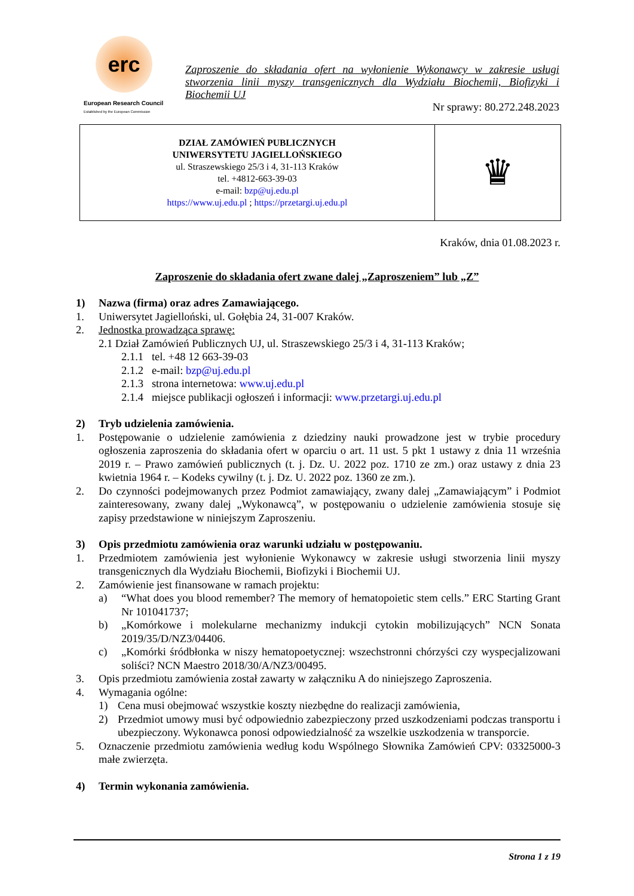erc
European Research Council
Established by the European Commission
Zaproszenie do składania ofert na wyłonienie Wykonawcy w zakresie usługi stworzenia linii myszy transgenicznych dla Wydziału Biochemii, Biofizyki i Biochemii UJ
Nr sprawy: 80.272.248.2023
| DZIAŁ ZAMÓWIEŃ PUBLICZNYCH UNIWERSYTETU JAGIELLOŃSKIEGO ul. Straszewskiego 25/3 i 4, 31-113 Kraków tel. +4812-663-39-03 e-mail: bzp@uj.edu.pl https://www.uj.edu.pl ; https://przetargi.uj.edu.pl | ♛ |
Kraków, dnia 01.08.2023 r.
Zaproszenie do składania ofert zwane dalej „Zaproszeniem” lub „Z”
1) Nazwa (firma) oraz adres Zamawiającego.
1. Uniwersytet Jagielloński, ul. Gołębia 24, 31-007 Kraków.
2. Jednostka prowadząca sprawę:
2.1 Dział Zamówień Publicznych UJ, ul. Straszewskiego 25/3 i 4, 31-113 Kraków;
2.1.1 tel. +48 12 663-39-03
2.1.2 e-mail: bzp@uj.edu.pl
2.1.3 strona internetowa: www.uj.edu.pl
2.1.4 miejsce publikacji ogłoszeń i informacji: www.przetargi.uj.edu.pl
2) Tryb udzielenia zamówienia.
1. Postępowanie o udzielenie zamówienia z dziedziny nauki prowadzone jest w trybie procedury ogłoszenia zaproszenia do składania ofert w oparciu o art. 11 ust. 5 pkt 1 ustawy z dnia 11 września 2019 r. – Prawo zamówień publicznych (t. j. Dz. U. 2022 poz. 1710 ze zm.) oraz ustawy z dnia 23 kwietnia 1964 r. – Kodeks cywilny (t. j. Dz. U. 2022 poz. 1360 ze zm.).
2. Do czynności podejmowanych przez Podmiot zamawiający, zwany dalej „Zamawiającym” i Podmiot zainteresowany, zwany dalej „Wykonawcą”, w postępowaniu o udzielenie zamówienia stosuje się zapisy przedstawione w niniejszym Zaproszeniu.
3) Opis przedmiotu zamówienia oraz warunki udziału w postępowaniu.
1. Przedmiotem zamówienia jest wyłonienie Wykonawcy w zakresie usługi stworzenia linii myszy transgenicznych dla Wydziału Biochemii, Biofizyki i Biochemii UJ.
2. Zamówienie jest finansowane w ramach projektu:
a) “What does you blood remember? The memory of hematopoietic stem cells.” ERC Starting Grant Nr 101041737;
b) „Komórkowe i molekularne mechanizmy indukcji cytokin mobilizujących” NCN Sonata 2019/35/D/NZ3/04406.
c) „Komórki śródbłonka w niszy hematopoetycznej: wszechstronni chórzyści czy wyspecjalizowani soliści? NCN Maestro 2018/30/A/NZ3/00495.
3. Opis przedmiotu zamówienia został zawarty w załączniku A do niniejszego Zaproszenia.
4. Wymagania ogólne:
1) Cena musi obejmować wszystkie koszty niezbędne do realizacji zamówienia,
2) Przedmiot umowy musi być odpowiednio zabezpieczony przed uszkodzeniami podczas transportu i ubezpieczony. Wykonawca ponosi odpowiedzialność za wszelkie uszkodzenia w transporcie.
5. Oznaczenie przedmiotu zamówienia według kodu Wspólnego Słownika Zamówień CPV: 03325000-3 małe zwierzęta.
4) Termin wykonania zamówienia.
Strona 1 z 19